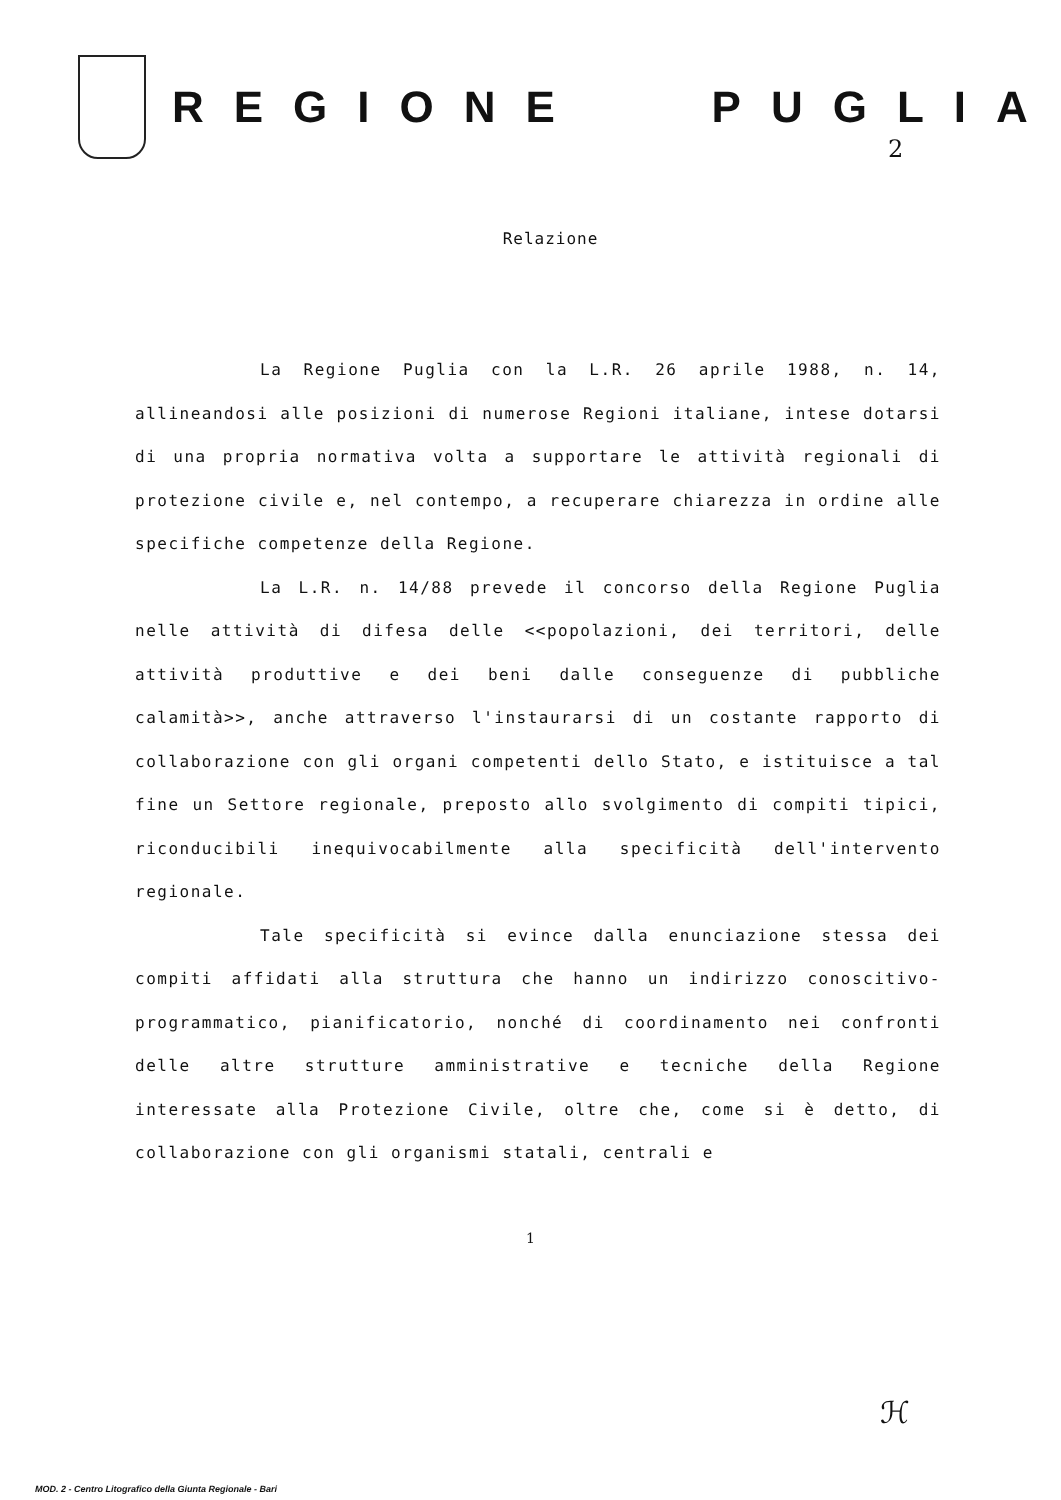REGIONE PUGLIA
2
Relazione
La Regione Puglia con la L.R. 26 aprile 1988, n. 14, allineandosi alle posizioni di numerose Regioni italiane, intese dotarsi di una propria normativa volta a supportare le attività regionali di protezione civile e, nel contempo, a recuperare chiarezza in ordine alle specifiche competenze della Regione.
La L.R. n. 14/88 prevede il concorso della Regione Puglia nelle attività di difesa delle <<popolazioni, dei territori, delle attività produttive e dei beni dalle conseguenze di pubbliche calamità>>, anche attraverso l'instaurarsi di un costante rapporto di collaborazione con gli organi competenti dello Stato, e istituisce a tal fine un Settore regionale, preposto allo svolgimento di compiti tipici, riconducibili inequivocabilmente alla specificità dell'intervento regionale.
Tale specificità si evince dalla enunciazione stessa dei compiti affidati alla struttura che hanno un indirizzo conoscitivo-programmatico, pianificatorio, nonché di coordinamento nei confronti delle altre strutture amministrative e tecniche della Regione interessate alla Protezione Civile, oltre che, come si è detto, di collaborazione con gli organismi statali, centrali e
1
ℋ
MOD. 2 - Centro Litografico della Giunta Regionale - Bari